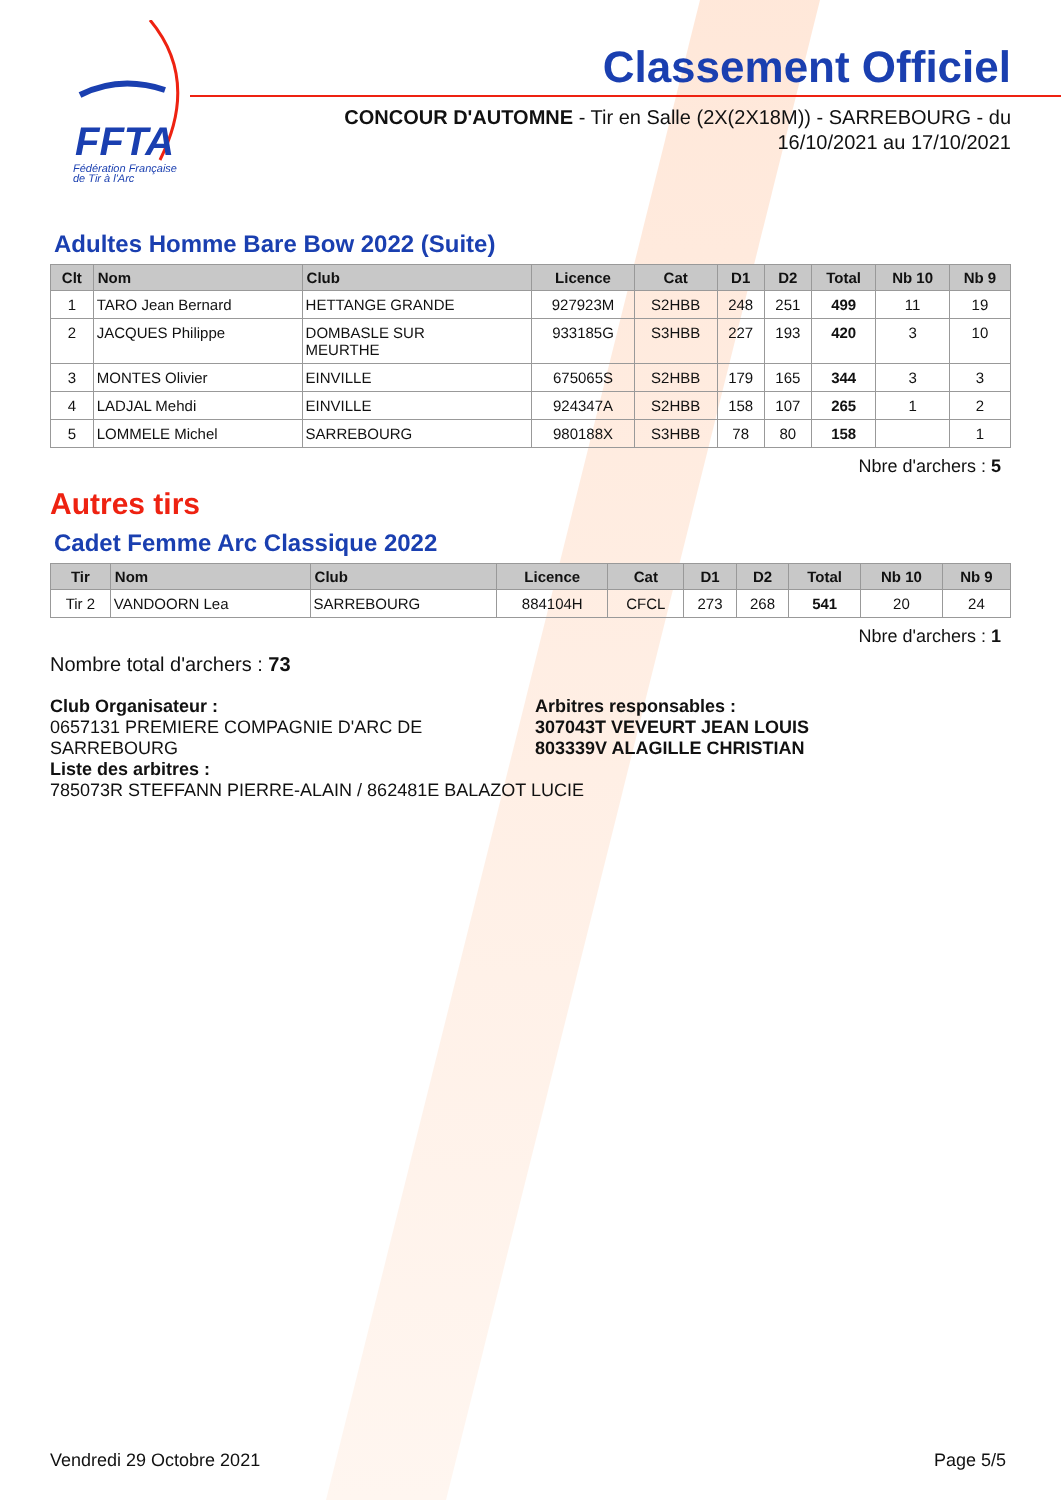FFTA
Fédération Française
de Tir à l'Arc
Classement Officiel
CONCOUR D'AUTOMNE - Tir en Salle (2X(2X18M)) - SARREBOURG - du 16/10/2021 au 17/10/2021
Adultes Homme Bare Bow 2022 (Suite)
| Clt | Nom | Club | Licence | Cat | D1 | D2 | Total | Nb 10 | Nb 9 |
| --- | --- | --- | --- | --- | --- | --- | --- | --- | --- |
| 1 | TARO Jean Bernard | HETTANGE GRANDE | 927923M | S2HBB | 248 | 251 | 499 | 11 | 19 |
| 2 | JACQUES Philippe | DOMBASLE SUR MEURTHE | 933185G | S3HBB | 227 | 193 | 420 | 3 | 10 |
| 3 | MONTES Olivier | EINVILLE | 675065S | S2HBB | 179 | 165 | 344 | 3 | 3 |
| 4 | LADJAL Mehdi | EINVILLE | 924347A | S2HBB | 158 | 107 | 265 | 1 | 2 |
| 5 | LOMMELE Michel | SARREBOURG | 980188X | S3HBB | 78 | 80 | 158 | | 1 |
Nbre d'archers : 5
Autres tirs
Cadet Femme Arc Classique 2022
| Tir | Nom | Club | Licence | Cat | D1 | D2 | Total | Nb 10 | Nb 9 |
| --- | --- | --- | --- | --- | --- | --- | --- | --- | --- |
| Tir 2 | VANDOORN Lea | SARREBOURG | 884104H | CFCL | 273 | 268 | 541 | 20 | 24 |
Nbre d'archers : 1
Nombre total d'archers : 73
Club Organisateur :
0657131 PREMIERE COMPAGNIE D'ARC DE SARREBOURG
Liste des arbitres :
785073R STEFFANN PIERRE-ALAIN / 862481E BALAZOT LUCIE
Arbitres responsables :
307043T VEVEURT JEAN LOUIS
803339V ALAGILLE CHRISTIAN
Vendredi 29 Octobre 2021 Page 5/5